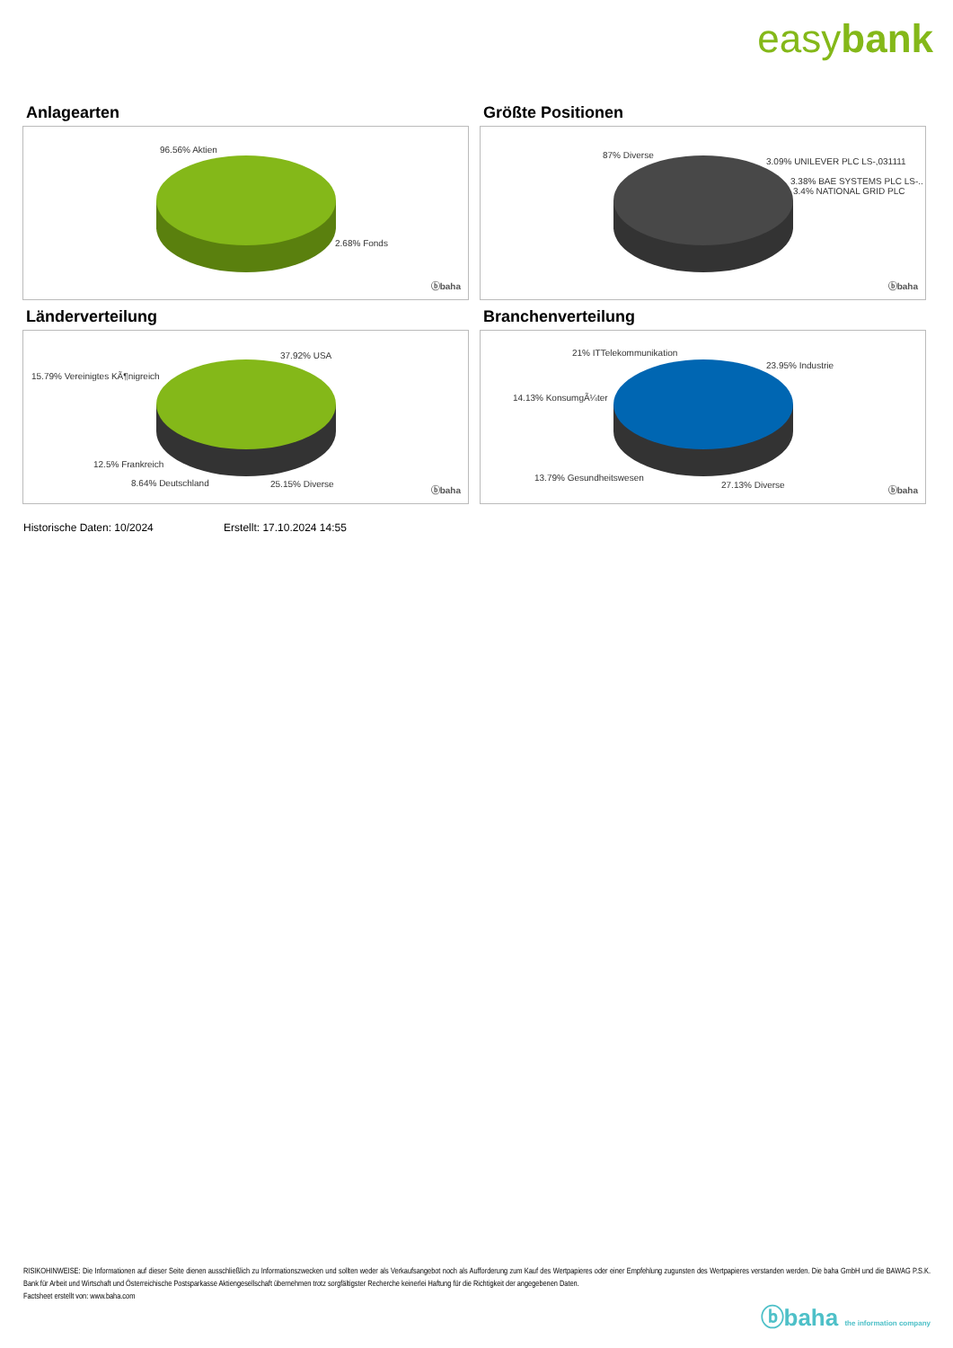easybank
Anlagearten
96.56% Aktien
2.68% Fonds
ⓑbaha
Größte Positionen
87% Diverse
3.09% UNILEVER PLC LS-,031111
3.38% BAE SYSTEMS PLC LS-..
3.4% NATIONAL GRID PLC
ⓑbaha
Länderverteilung
37.92% USA
15.79% Vereinigtes KÃ¶nigreich
12.5% Frankreich
8.64% Deutschland 25.15% Diverse
ⓑbaha
Branchenverteilung
21% ITTelekommunikation
23.95% Industrie
14.13% KonsumgÃ¼ter
13.79% Gesundheitswesen
27.13% Diverse
ⓑbaha
Historische Daten: 10/2024 Erstellt: 17.10.2024 14:55
RISIKOHINWEISE: Die Informationen auf dieser Seite dienen ausschließlich zu Informationszwecken und sollten weder als Verkaufsangebot noch als Aufforderung zum Kauf des Wertpapieres oder einer Empfehlung zugunsten des Wertpapieres verstanden werden. Die baha GmbH und die BAWAG P.S.K. Bank für Arbeit und Wirtschaft und Österreichische Postsparkasse Aktiengesellschaft übernehmen trotz sorgfältigster Recherche keinerlei Haftung für die Richtigkeit der angegebenen Daten.
Factsheet erstellt von: www.baha.com
ⓑbaha the information company